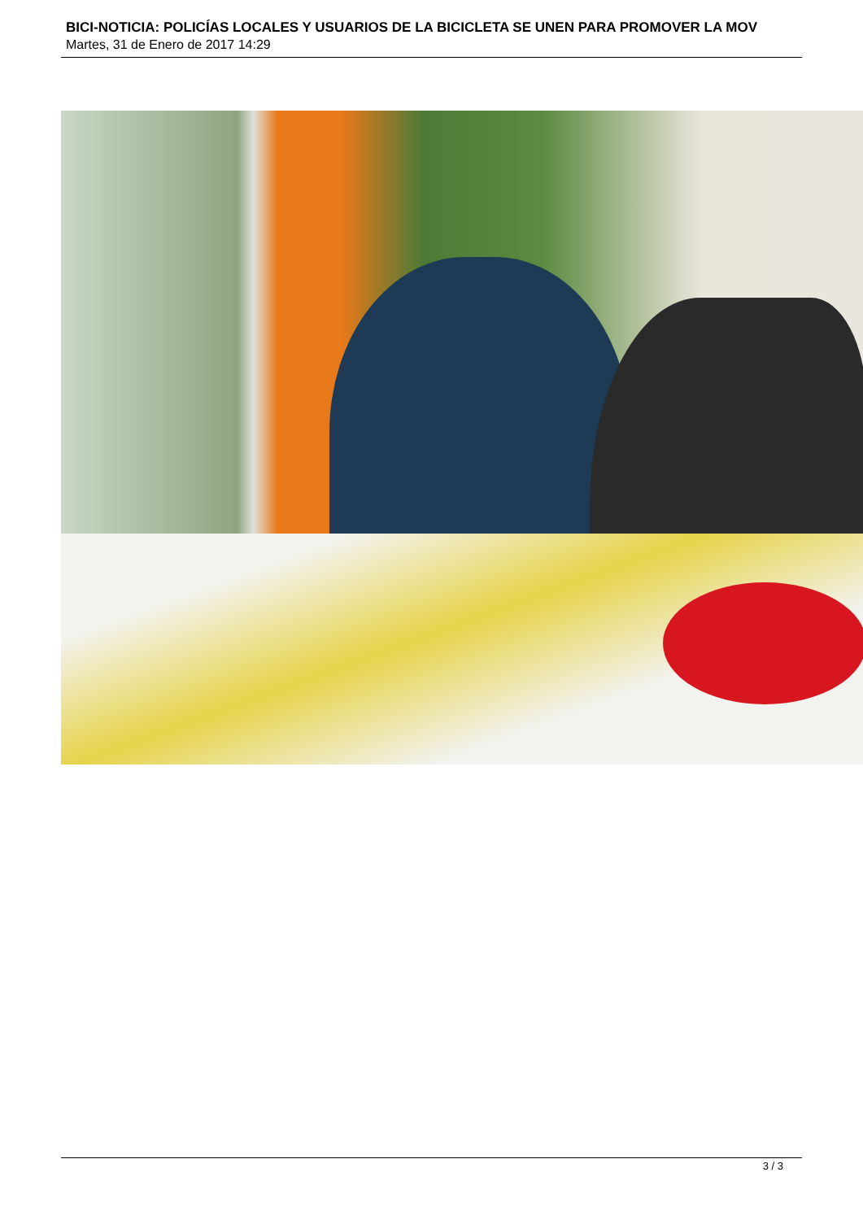BICI-NOTICIA: POLICÍAS LOCALES Y USUARIOS DE LA BICICLETA SE UNEN PARA PROMOVER LA MOV
Martes, 31 de Enero de 2017 14:29
3 / 3